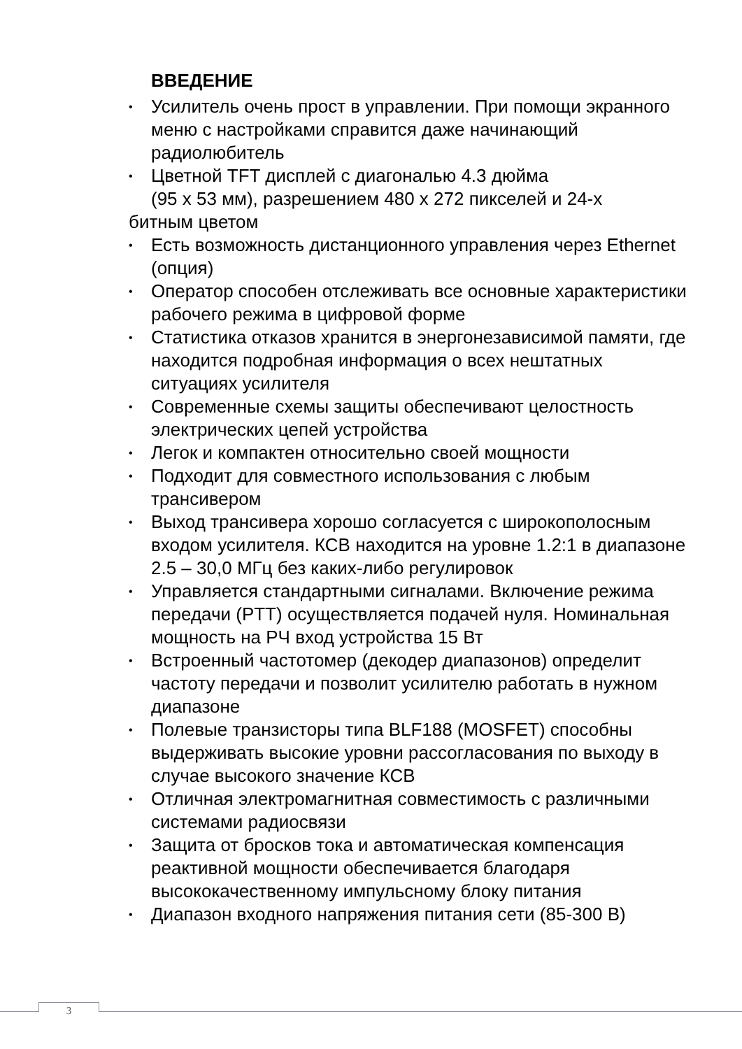ВВЕДЕНИЕ
• Усилитель очень прост в управлении. При помощи экранного меню с настройками справится даже начинающий радиолюбитель
• Цветной TFT дисплей с диагональю 4.3 дюйма
(95 x 53 мм), разрешением 480 x 272 пикселей и 24-х
битным цветом
• Есть возможность дистанционного управления через Ethernet (опция)
• Оператор способен отслеживать все основные характеристики рабочего режима в цифровой форме
• Статистика отказов хранится в энергонезависимой памяти, где находится подробная информация о всех нештатных ситуациях усилителя
• Современные схемы защиты обеспечивают целостность электрических цепей устройства
• Легок и компактен относительно своей мощности
• Подходит для совместного использования с любым трансивером
• Выход трансивера хорошо согласуется с широкополосным входом усилителя. КСВ находится на уровне 1.2:1 в диапазоне 2.5 – 30,0 МГц без каких-либо регулировок
• Управляется стандартными сигналами. Включение режима передачи (PTT) осуществляется подачей нуля. Номинальная мощность на РЧ вход устройства 15 Вт
• Встроенный частотомер (декодер диапазонов) определит частоту передачи и позволит усилителю работать в нужном диапазоне
• Полевые транзисторы типа BLF188 (MOSFET) способны выдерживать высокие уровни рассогласования по выходу в случае высокого значение КСВ
• Отличная электромагнитная совместимость с различными системами радиосвязи
• Защита от бросков тока и автоматическая компенсация реактивной мощности обеспечивается благодаря высококачественному импульсному блоку питания
• Диапазон входного напряжения питания сети (85-300 В)
3